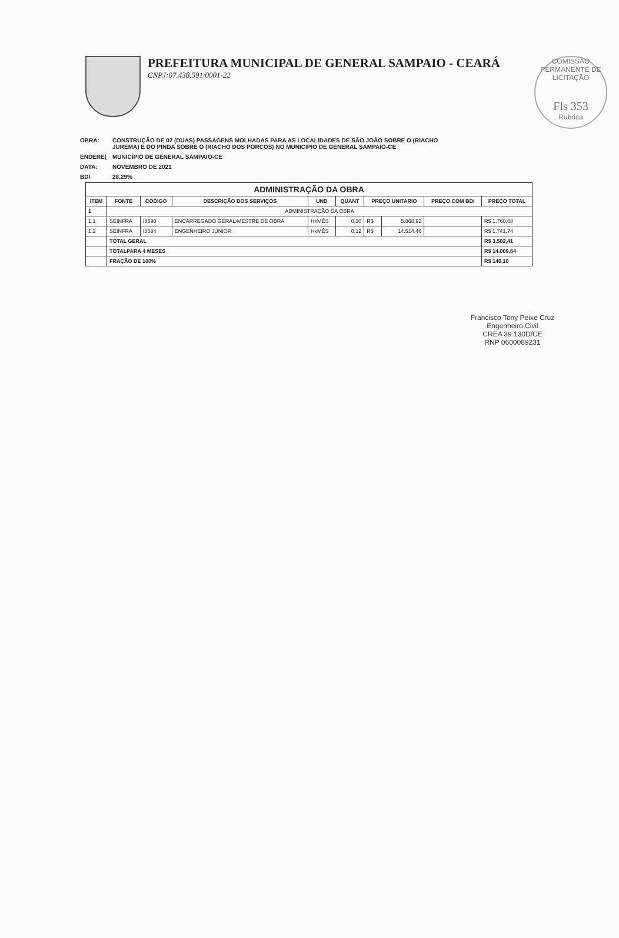COMISSÃO PERMANENTE DE LICITAÇÃO
Fls 353
Rubrica
PREFEITURA MUNICIPAL DE GENERAL SAMPAIO - CEARÁ
CNPJ:07.438.591/0001-22
| OBRA: | CONSTRUÇÃO DE 02 (DUAS) PASSAGENS MOLHADAS PARA AS LOCALIDADES DE SÃO JOÃO SOBRE O (RIACHO JUREMA) E DO PINDA SOBRE O (RIACHO DOS PORCOS) NO MUNICIPIO DE GENERAL SAMPAIO-CE |
| ENDERE( | MUNICÍPIO DE GENERAL SAMPAIO-CE |
| DATA: | NOVEMBRO DE 2021 |
| BDI | 28,29% |
| ADMINISTRAÇÃO DA OBRA | | | | | | | | | |
| ITEM | FONTE | CODIGO | DESCRIÇÃO DOS SERVIÇOS | UND | QUANT | PREÇO UNITARIO | | PREÇO COM BDI | PREÇO TOTAL |
| 1 | ADMINISTRAÇÃO DA OBRA | | | | | | | | |
| 1.1 | SEINFRA | I8590 | ENCARREGADO GERAL/MESTRE DE OBRA | HxMÊS | 0,30 | R$ | 5.868,92 | | R$ 1.760,68 |
| 1.2 | SEINFRA | I8584 | ENGENHEIRO JÚNIOR | HxMÊS | 0,12 | R$ | 14.514,46 | | R$ 1.741,74 |
| | TOTAL GERAL | | | | | | | | R$ 3.502,41 |
| | TOTALPARA 4 MESES | | | | | | | | R$ 14.009,64 |
| | FRAÇÃO DE 100% | | | | | | | | R$ 140,10 |
Francisco Tony Peixe Cruz
Engenheiro Civil
CREA 39.130D/CE
RNP 0600089231